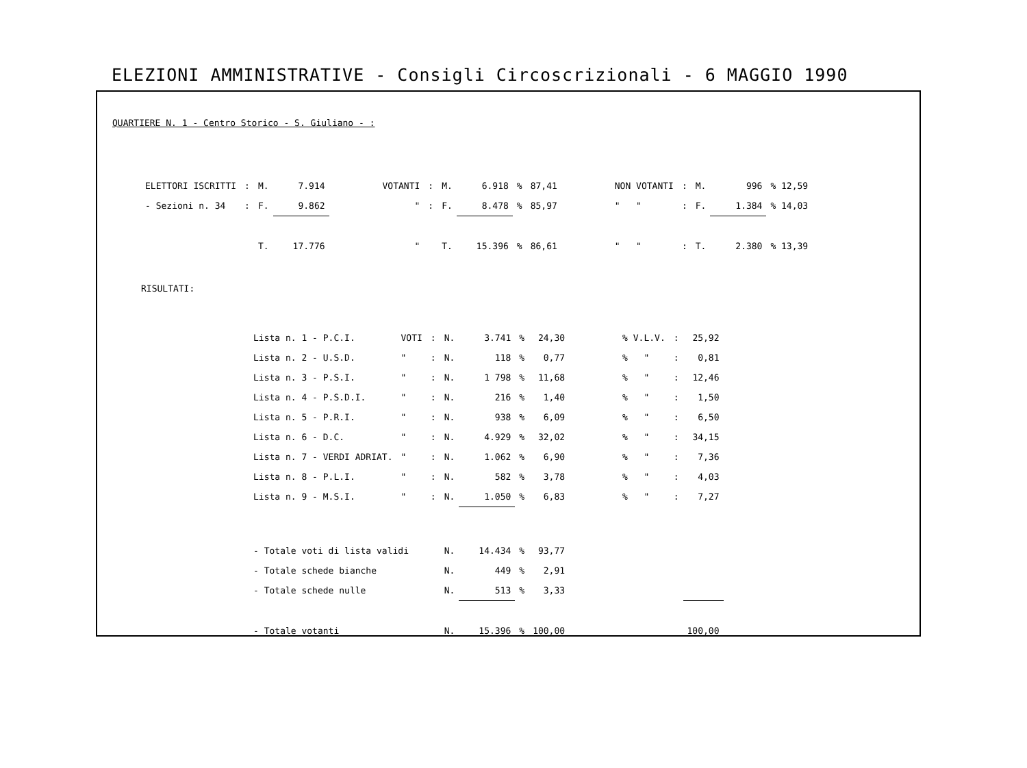ELEZIONI AMMINISTRATIVE - Consigli Circoscrizionali - 6 MAGGIO 1990
QUARTIERE N. 1 - Centro Storico - S. Giuliano - :
| ELETTORI ISCRITTI | : | M. | 7.914 | | VOTANTI | : | M. | 6.918 | % | 87,41 | | NON VOTANTI | : | M. | 996 | % 12,59 |
| - Sezioni n. 34 | : | F. | 9.862 | | " | : | F. | 8.478 | % | 85,97 | | " " | : | F. | 1.384 | % 14,03 |
| | | T. | 17.776 | | " | | T. | 15.396 | % | 86,61 | | " " | : | T. | 2.380 | % 13,39 |
RISULTATI:
| Lista n. 1 - P.C.I. | VOTI | : | N. | 3.741 | % | 24,30 | | % V.L.V. | : | 25,92 |
| Lista n. 2 - U.S.D. | " | : | N. | 118 | % | 0,77 | | % " | : | 0,81 |
| Lista n. 3 - P.S.I. | " | : | N. | 1 798 | % | 11,68 | | % " | : | 12,46 |
| Lista n. 4 - P.S.D.I. | " | : | N. | 216 | % | 1,40 | | % " | : | 1,50 |
| Lista n. 5 - P.R.I. | " | : | N. | 938 | % | 6,09 | | % " | : | 6,50 |
| Lista n. 6 - D.C. | " | : | N. | 4.929 | % | 32,02 | | % " | : | 34,15 |
| Lista n. 7 - VERDI ADRIAT. | " | : | N. | 1.062 | % | 6,90 | | % " | : | 7,36 |
| Lista n. 8 - P.L.I. | " | : | N. | 582 | % | 3,78 | | % " | : | 4,03 |
| Lista n. 9 - M.S.I. | " | : | N. | 1.050 | % | 6,83 | | % " | : | 7,27 |
| - Totale voti di lista validi | | | N. | 14.434 | % | 93,77 | | | | |
| - Totale schede bianche | | | N. | 449 | % | 2,91 | | | | |
| - Totale schede nulle | | | N. | 513 | % | 3,33 | | | | |
| - Totale votanti | | | N. | 15.396 | % | 100,00 | | | | 100,00 |